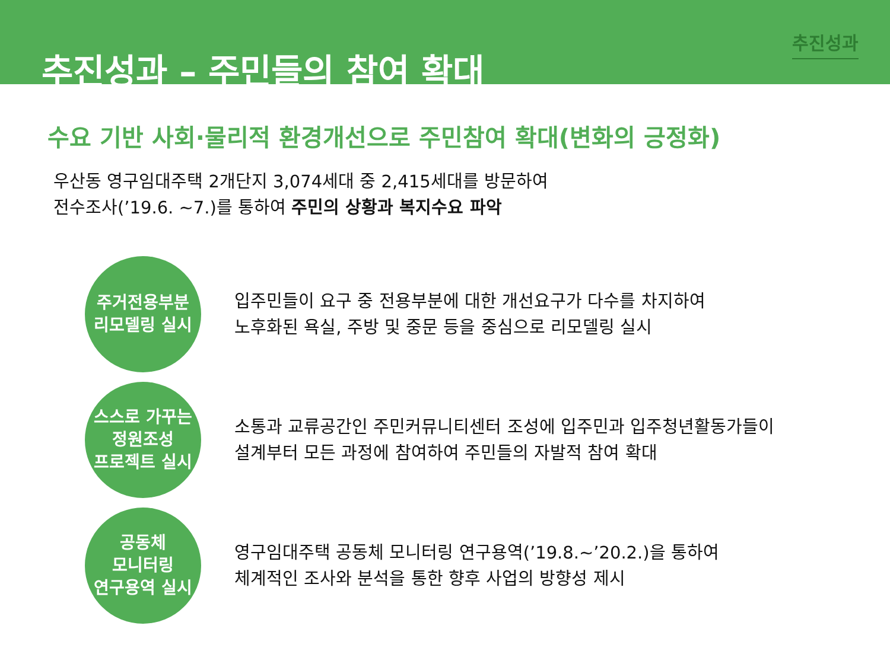추진성과 – 주민들의 참여 확대
추진성과
수요 기반 사회·물리적 환경개선으로 주민참여 확대(변화의 긍정화)
우산동 영구임대주택 2개단지 3,074세대 중 2,415세대를 방문하여
전수조사(’19.6. ~7.)를 통하여 주민의 상황과 복지수요 파악
주거전용부분
리모델링 실시
입주민들이 요구 중 전용부분에 대한 개선요구가 다수를 차지하여
노후화된 욕실, 주방 및 중문 등을 중심으로 리모델링 실시
스스로 가꾸는
정원조성
프로젝트 실시
소통과 교류공간인 주민커뮤니티센터 조성에 입주민과 입주청년활동가들이
설계부터 모든 과정에 참여하여 주민들의 자발적 참여 확대
공동체
모니터링
연구용역 실시
영구임대주택 공동체 모니터링 연구용역(’19.8.~’20.2.)을 통하여
체계적인 조사와 분석을 통한 향후 사업의 방향성 제시